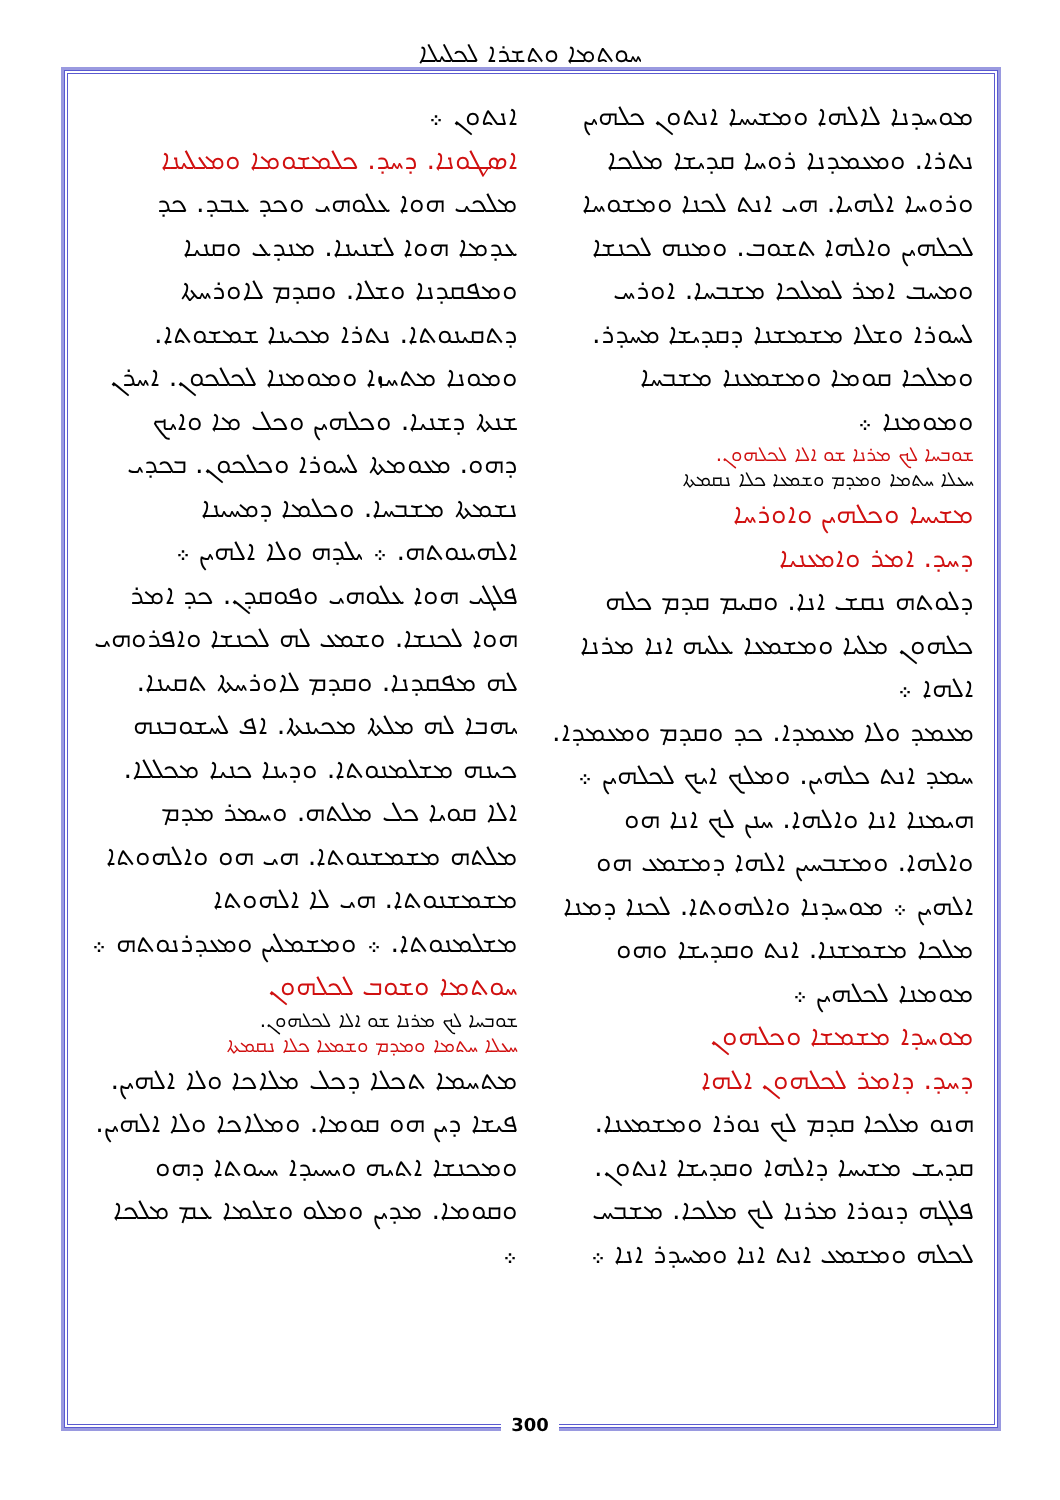ܚܘܬܡܐ ܘܬܫܪܐ ܠܟܠܝܠܐ
ܐܢܬܘܢ ܀
ܐܣܛܘܢܐ. ܕܚܕ. ܟܠܡܫܘܡܐ ܘܡܥܠܝܢܐ
ܡܠܟܝ ܗܘܐ ܥܠܘܗܝ ܘܟܕ ܥܒܕ. ܟܕ ܥܕܡܐ ܗܘܐ ܠܫܢܝܢܐ. ܡܢܕܥ ܘܩܢܝܐ ܘܡܦܩܕܢܐ ܘܫܠܐ. ܘܩܕܡ ܠܐܘܪܚܬܐ ܕܬܩܝܢܘܬܐ. ܢܬܪܐ ܡܟܝܢܐ ܫܡܫܘܬܐ. ܘܡܘܢܐ ܡܬܚܙܐ ܘܡܘܡܢܐ ܠܟܠܟܘܢ. ܐܚܪܢ ܫܢܬܐ ܕܫܢܝܐ. ܘܟܠܗܝܢ ܘܟܠ ܡܐ ܘܐܝܟ ܕܗܘ. ܡܥܘܡܬܐ ܠܚܘܪܐ ܘܟܠܟܘܢ. ܒܟܕܝ ܢܫܡܬܐ ܡܫܒܚܐ. ܘܟܠܡܐ ܕܡܚܝܢܐ ܐܠܗܝܢܘܬܗ. ܀ ܝܠܕܗ ܘܠܐ ܐܠܗܝܢ ܀
ܦܠܓܝ ܗܘܐ ܥܠܘܗܝ ܘܦܘܩܕܢ. ܟܕ ܐܡܪ ܗܘܐ ܠܟܢܫܐ. ܘܫܡܥ ܠܗ ܠܟܢܫܐ ܘܐܦܪܘܗܝ ܠܗ ܡܦܩܕܢܐ. ܘܩܕܡ ܠܐܘܪܚܬܐ ܬܩܝܢܐ. ܝܗܒܐ ܠܗ ܡܠܬܐ ܡܟܝܢܬܐ. ܐܦ ܠܚܫܘܒܢܗ ܟܝܢܗ ܡܫܠܡܢܘܬܐ. ܘܕܝܢܐ ܟܢܝܐ ܡܟܠܠܐ. ܐܠܐ ܩܘܝܐ ܟܠ ܡܠܬܗ. ܘܚܡܪ ܡܕܡ ܡܠܬܗ ܡܫܡܫܢܘܬܐ. ܗܝ ܗܘ ܘܐܠܗܘܬܐ ܡܫܡܫܢܘܬܐ. ܗܝ ܠܐ ܐܠܗܘܬܐ ܡܫܠܡܢܘܬܐ. ܀ ܘܡܫܡܠܝܢ ܘܡܥܕܪܢܘܬܗ ܀
ܚܘܬܡܐ ܘܫܘܒ ܠܟܠܗܘܢ
ܫܘܒܚܐ ܠܟ ܡܪܢܐ ܫܘ ܐܠܐ ܠܟܠܗܘܢ.
ܚܥܠܐ ܚܬܡܐ ܘܡܕܡ ܘܫܡܥܐ ܟܠܐ ܢܩܡܬܐ
ܡܬܚܡܐ ܬܟܠܐ ܕܟܠ ܡܠܐܟܐ ܘܠܐ ܐܠܗܝܢ. ܦܝܫܐ ܕܝܢ ܗܘ ܩܘܡܐ. ܘܡܠܐܟܐ ܘܠܐ ܐܠܗܝܢ. ܘܡܟܢܫܐ ܐܬܝܗ ܘܝܚܝܕܐ ܚܝܘܬܐ ܕܗܘ ܘܩܘܡܐ. ܡܕܝܢ ܘܡܠܘ ܘܫܠܡܐ ܥܡ ܡܠܟܐ ܀
ܡܘܚܕܢܐ ܠܐܠܗܐ ܘܡܫܝܚܐ ܐܢܬܘܢ ܟܠܗܝܢ ܢܬܪܐ. ܘܡܥܡܕܢܐ ܪܘܚܐ ܩܕܝܫܐ ܡܠܟܐ ܘܪܘܚܐ ܐܠܗܝܐ. ܗܝ ܐܢܬ ܠܟܢܐ ܘܡܫܘܚܐ ܠܟܠܗܝܢ ܘܐܠܗܐ ܬܫܘܒ. ܘܡܢܗ ܠܟܢܫܐ ܘܡܚܒ ܐܡܪ ܠܡܠܟܐ ܡܫܒܚܐ. ܐܘܪܚ ܠܚܘܪܐ ܘܫܠܐ ܡܫܡܫܢܐ ܕܩܕܝܫܐ ܡܚܕܪ. ܘܡܠܟܐ ܩܘܡܐ ܘܡܫܡܥܢܐ ܡܫܒܚܐ ܘܡܘܡܢܐ ܀
ܫܘܒܚܐ ܠܟ ܡܪܢܐ ܫܘ ܐܠܐ ܠܟܠܗܘܢ.
ܚܥܠܐ ܚܬܡܐ ܘܡܕܡ ܘܫܡܥܐ ܟܠܐ ܢܩܡܬܐ
ܡܫܝܚܐ ܘܟܠܗܝܢ ܘܐܘܪܚܐ
ܕܚܕ. ܐܡܪ ܘܐܡܥܢܝܐ
ܕܠܘܬܗ ܢܩܫ ܐܢܐ. ܘܩܝܡ ܩܕܡ ܟܠܗ ܟܠܗܘܢ ܡܠܝܐ ܘܡܫܡܥܐ ܥܠܝܗ ܐܢܐ ܡܪܢܐ ܐܠܗܐ ܀
ܡܥܡܕ ܘܠܐ ܡܥܡܕܐ. ܟܕ ܘܩܕܡ ܘܡܥܡܕܐ. ܚܡܕ ܐܢܬ ܟܠܗܝܢ. ܘܡܠܟ ܐܝܟ ܠܟܠܗܝܢ ܀ ܗܝܡܢܐ ܐܢܐ ܘܐܠܗܐ. ܚܢܢ ܠܟ ܐܢܐ ܗܘ ܘܐܠܗܐ. ܘܡܫܒܚܝܢ ܐܠܗܐ ܕܡܫܡܥ ܗܘ ܐܠܗܝܢ ܀ ܡܘܚܕܢܐ ܘܐܠܗܘܬܐ. ܠܟܢܐ ܕܡܢܐ ܡܠܟܐ ܡܫܡܫܢܐ. ܐܢܬ ܘܩܕܝܫܐ ܘܗܘ ܡܘܡܢܐ ܠܟܠܗܝܢ ܀
ܡܘܚܕܐ ܡܫܡܫܐ ܘܟܠܗܘܢ
ܕܚܕ. ܕܐܡܪ ܠܟܠܗܘܢ ܐܠܗܐ
ܗܢܘ ܡܠܟܐ ܩܕܡ ܠܟ ܢܘܪܐ ܘܡܫܡܥܢܐ. ܩܕܝܫ ܡܫܝܚܐ ܕܐܠܗܐ ܘܩܕܝܫܐ ܐܢܬܘܢ. ܦܠܓܗ ܕܢܘܪܐ ܡܪܢܐ ܠܟ ܡܠܟܐ. ܡܫܒܚ ܠܟܠܗ ܘܡܫܡܥ ܐܢܬ ܐܢܐ ܘܡܚܕܪ ܐܢܐ ܀
300